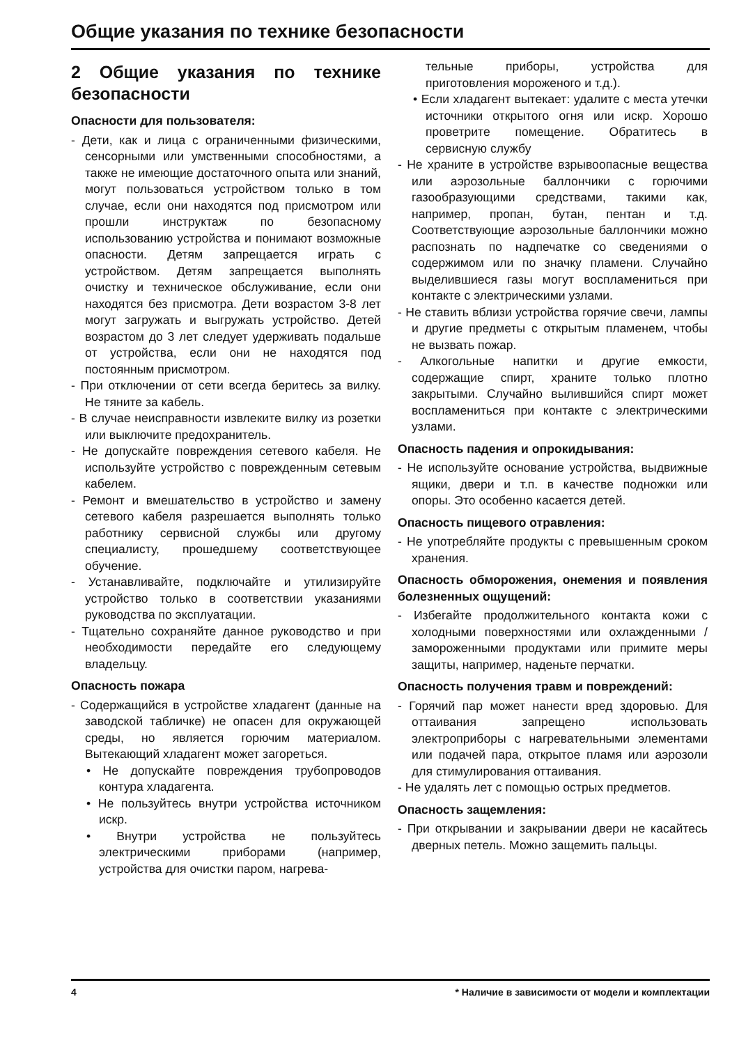Общие указания по технике безопасности
2 Общие указания по технике безопасности
Опасности для пользователя:
- Дети, как и лица с ограниченными физическими, сенсорными или умственными способностями, а также не имеющие достаточного опыта или знаний, могут пользоваться устройством только в том случае, если они находятся под присмотром или прошли инструктаж по безопасному использованию устройства и понимают возможные опасности. Детям запрещается играть с устройством. Детям запрещается выполнять очистку и техническое обслуживание, если они находятся без присмотра. Дети возрастом 3-8 лет могут загружать и выгружать устройство. Детей возрастом до 3 лет следует удерживать подальше от устройства, если они не находятся под постоянным присмотром.
- При отключении от сети всегда беритесь за вилку. Не тяните за кабель.
- В случае неисправности извлеките вилку из розетки или выключите предохранитель.
- Не допускайте повреждения сетевого кабеля. Не используйте устройство с поврежденным сетевым кабелем.
- Ремонт и вмешательство в устройство и замену сетевого кабеля разрешается выполнять только работнику сервисной службы или другому специалисту, прошедшему соответствующее обучение.
- Устанавливайте, подключайте и утилизируйте устройство только в соответствии указаниями руководства по эксплуатации.
- Тщательно сохраняйте данное руководство и при необходимости передайте его следующему владельцу.
Опасность пожара
- Содержащийся в устройстве хладагент (данные на заводской табличке) не опасен для окружающей среды, но является горючим материалом. Вытекающий хладагент может загореться.
• Не допускайте повреждения трубопроводов контура хладагента.
• Не пользуйтесь внутри устройства источником искр.
• Внутри устройства не пользуйтесь электрическими приборами (например, устройства для очистки паром, нагрева-
тельные приборы, устройства для приготовления мороженого и т.д.).
• Если хладагент вытекает: удалите с места утечки источники открытого огня или искр. Хорошо проветрите помещение. Обратитесь в сервисную службу
- Не храните в устройстве взрывоопасные вещества или аэрозольные баллончики с горючими газообразующими средствами, такими как, например, пропан, бутан, пентан и т.д. Соответствующие аэрозольные баллончики можно распознать по надпечатке со сведениями о содержимом или по значку пламени. Случайно выделившиеся газы могут воспламениться при контакте с электрическими узлами.
- Не ставить вблизи устройства горячие свечи, лампы и другие предметы с открытым пламенем, чтобы не вызвать пожар.
- Алкогольные напитки и другие емкости, содержащие спирт, храните только плотно закрытыми. Случайно вылившийся спирт может воспламениться при контакте с электрическими узлами.
Опасность падения и опрокидывания:
- Не используйте основание устройства, выдвижные ящики, двери и т.п. в качестве подножки или опоры. Это особенно касается детей.
Опасность пищевого отравления:
- Не употребляйте продукты с превышенным сроком хранения.
Опасность обморожения, онемения и появления болезненных ощущений:
- Избегайте продолжительного контакта кожи с холодными поверхностями или охлажденными / замороженными продуктами или примите меры защиты, например, наденьте перчатки.
Опасность получения травм и повреждений:
- Горячий пар может нанести вред здоровью. Для оттаивания запрещено использовать электроприборы с нагревательными элементами или подачей пара, открытое пламя или аэрозоли для стимулирования оттаивания.
- Не удалять лет с помощью острых предметов.
Опасность защемления:
- При открывании и закрывании двери не касайтесь дверных петель. Можно защемить пальцы.
4 * Наличие в зависимости от модели и комплектации